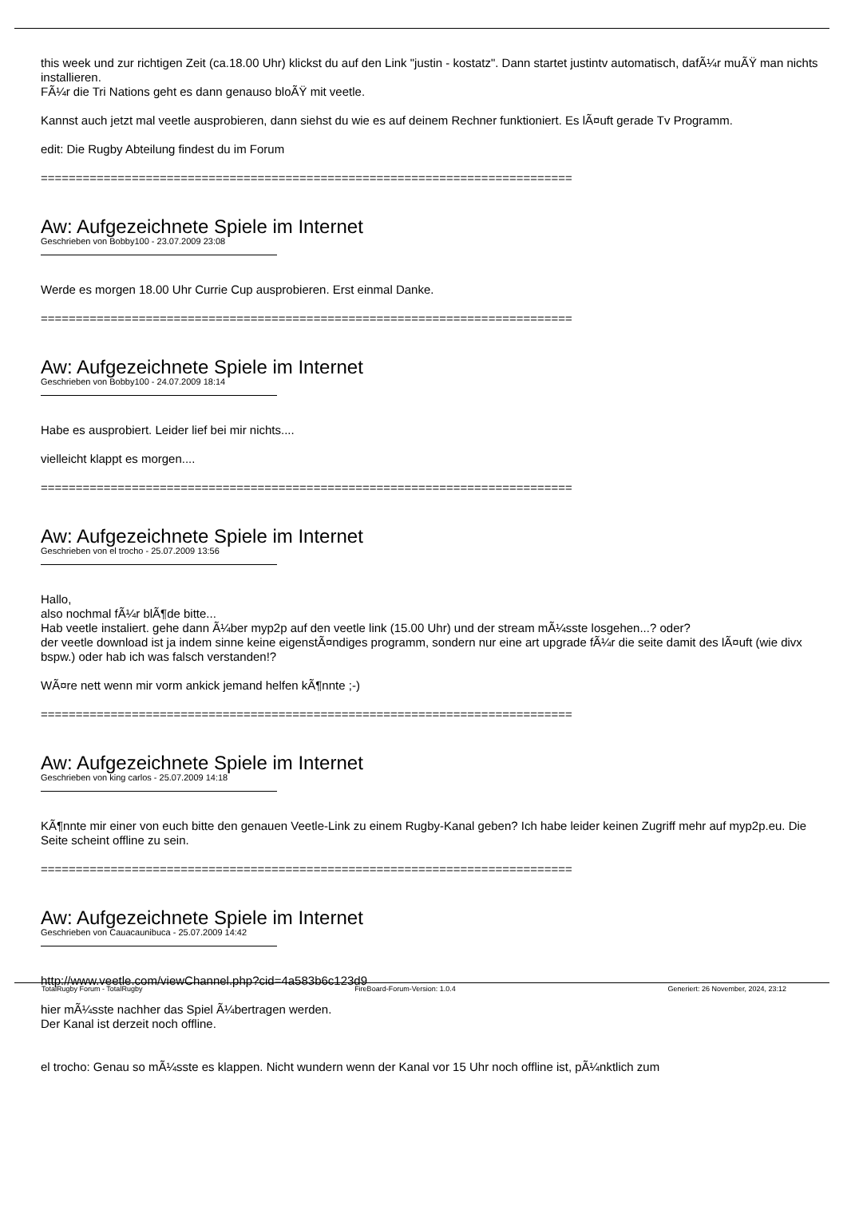this week und zur richtigen Zeit (ca.18.00 Uhr) klickst du auf den Link "justin - kostatz". Dann startet justintv automatisch, dafÃ¼r muÃŸ man nichts installieren.
FÃ¼r die Tri Nations geht es dann genauso bloÃŸ mit veetle.
Kannst auch jetzt mal veetle ausprobieren, dann siehst du wie es auf deinem Rechner funktioniert. Es lÃ¤uft gerade Tv Programm.
edit: Die Rugby Abteilung findest du im Forum
============================================================================
Aw: Aufgezeichnete Spiele im Internet
Geschrieben von Bobby100 - 23.07.2009 23:08
Werde es morgen 18.00 Uhr Currie Cup ausprobieren. Erst einmal Danke.
============================================================================
Aw: Aufgezeichnete Spiele im Internet
Geschrieben von Bobby100 - 24.07.2009 18:14
Habe es ausprobiert. Leider lief bei mir nichts....
vielleicht klappt es morgen....
============================================================================
Aw: Aufgezeichnete Spiele im Internet
Geschrieben von el trocho - 25.07.2009 13:56
Hallo,
also nochmal fÃ¼r blÃ¶de bitte...
Hab veetle instaliert. gehe dann Ã¼ber myp2p auf den veetle link (15.00 Uhr) und der stream mÃ¼sste losgehen...? oder?
der veetle download ist ja indem sinne keine eigenstÃ¤ndiges programm, sondern nur eine art upgrade fÃ¼r die seite damit des lÃ¤uft (wie divx bspw.) oder hab ich was falsch verstanden!?
WÃ¤re nett wenn mir vorm ankick jemand helfen kÃ¶nnte ;-)
============================================================================
Aw: Aufgezeichnete Spiele im Internet
Geschrieben von king carlos - 25.07.2009 14:18
KÃ¶nnte mir einer von euch bitte den genauen Veetle-Link zu einem Rugby-Kanal geben? Ich habe leider keinen Zugriff mehr auf myp2p.eu. Die Seite scheint offline zu sein.
============================================================================
Aw: Aufgezeichnete Spiele im Internet
Geschrieben von Cauacaunibuca - 25.07.2009 14:42
http://www.veetle.com/viewChannel.php?cid=4a583b6c123d9
hier mÃ¼sste nachher das Spiel Ã¼bertragen werden.
Der Kanal ist derzeit noch offline.
el trocho: Genau so mÃ¼sste es klappen. Nicht wundern wenn der Kanal vor 15 Uhr noch offline ist, pÃ¼nktlich zum
TotalRugby Forum - TotalRugby FireBoard-Forum-Version: 1.0.4 Generiert: 26 November, 2024, 23:12